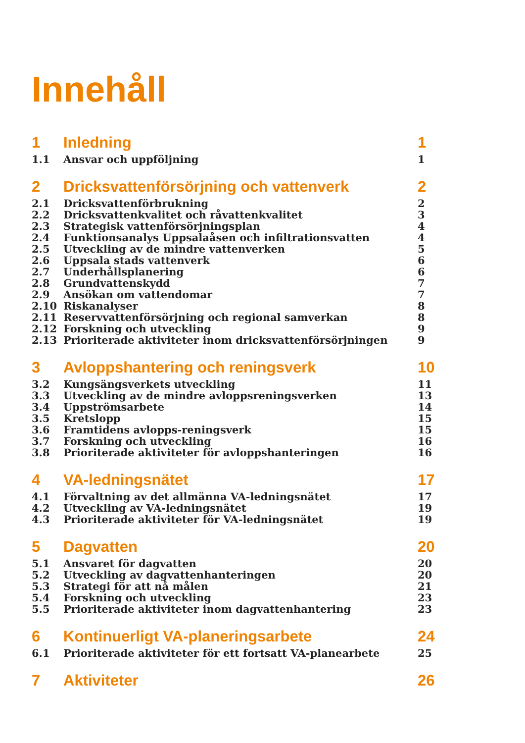Innehåll
1 Inledning 1
1.1 Ansvar och uppföljning 1
2 Dricksvattenförsörjning och vattenverk 2
2.1 Dricksvattenförbrukning 2
2.2 Dricksvattenkvalitet och råvattenkvalitet 3
2.3 Strategisk vattenförsörjningsplan 4
2.4 Funktionsanalys Uppsalaåsen och infiltrationsvatten 4
2.5 Utveckling av de mindre vattenverken 5
2.6 Uppsala stads vattenverk 6
2.7 Underhållsplanering 6
2.8 Grundvattenskydd 7
2.9 Ansökan om vattendomar 7
2.10 Riskanalyser 8
2.11 Reservvattenförsörjning och regional samverkan 8
2.12 Forskning och utveckling 9
2.13 Prioriterade aktiviteter inom dricksvattenförsörjningen 9
3 Avloppshantering och reningsverk 10
3.2 Kungsängsverkets utveckling 11
3.3 Utveckling av de mindre avloppsreningsverken 13
3.4 Uppströmsarbete 14
3.5 Kretslopp 15
3.6 Framtidens avlopps-reningsverk 15
3.7 Forskning och utveckling 16
3.8 Prioriterade aktiviteter för avloppshanteringen 16
4 VA-ledningsnätet 17
4.1 Förvaltning av det allmänna VA-ledningsnätet 17
4.2 Utveckling av VA-ledningsnätet 19
4.3 Prioriterade aktiviteter för VA-ledningsnätet 19
5 Dagvatten 20
5.1 Ansvaret för dagvatten 20
5.2 Utveckling av dagvattenhanteringen 20
5.3 Strategi för att nå målen 21
5.4 Forskning och utveckling 23
5.5 Prioriterade aktiviteter inom dagvattenhantering 23
6 Kontinuerligt VA-planeringsarbete 24
6.1 Prioriterade aktiviteter för ett fortsatt VA-planearbete 25
7 Aktiviteter 26